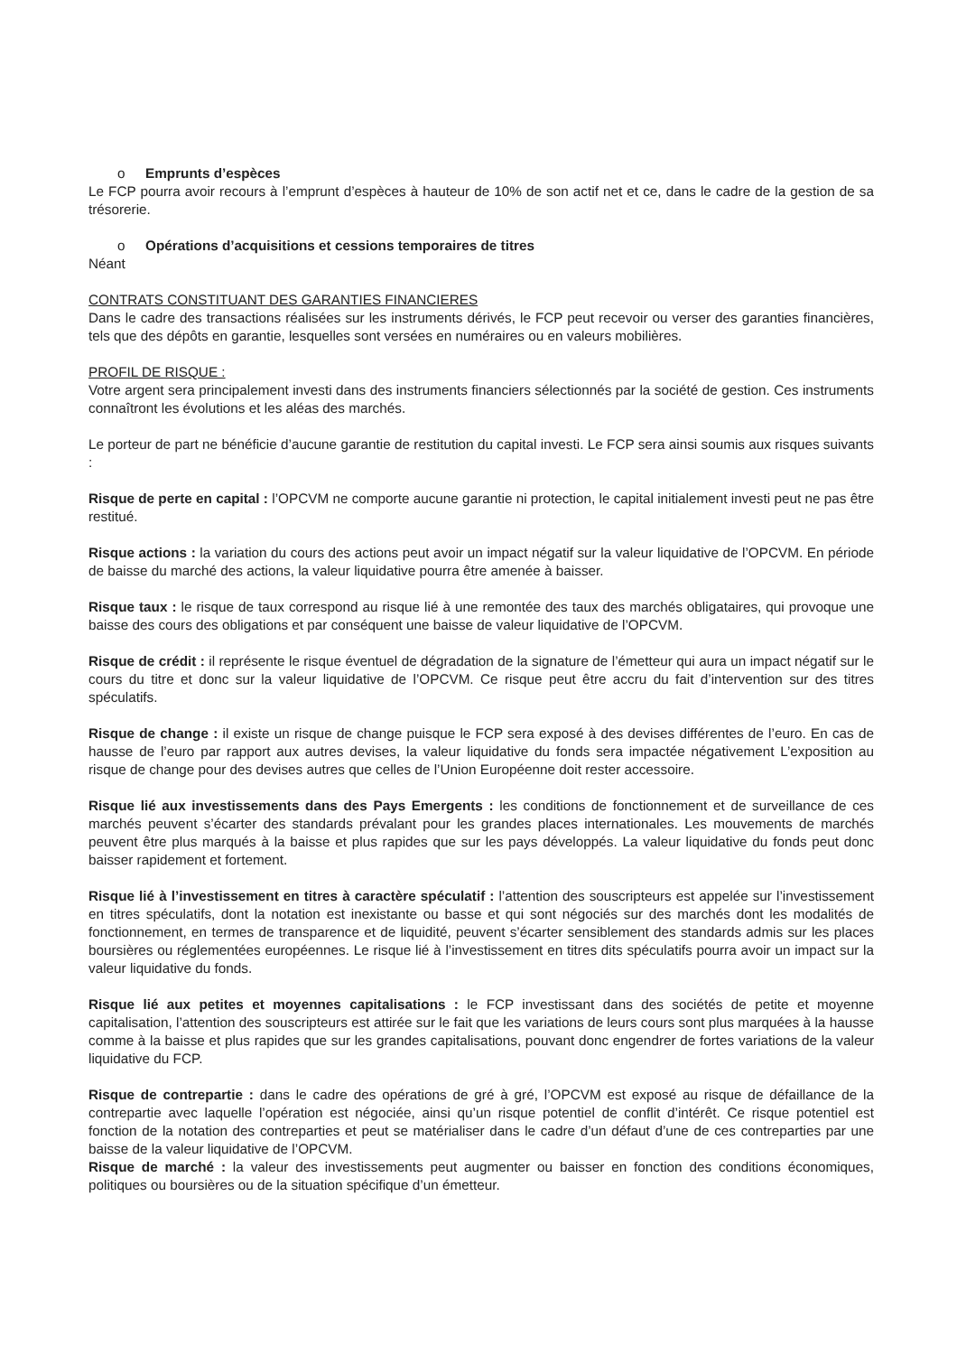o Emprunts d’espèces
Le FCP pourra avoir recours à l’emprunt d’espèces à hauteur de 10% de son actif net et ce, dans le cadre de la gestion de sa trésorerie.
o Opérations d’acquisitions et cessions temporaires de titres
Néant
CONTRATS CONSTITUANT DES GARANTIES FINANCIERES
Dans le cadre des transactions réalisées sur les instruments dérivés, le FCP peut recevoir ou verser des garanties financières, tels que des dépôts en garantie, lesquelles sont versées en numéraires ou en valeurs mobilières.
PROFIL DE RISQUE :
Votre argent sera principalement investi dans des instruments financiers sélectionnés par la société de gestion. Ces instruments connaîtront les évolutions et les aléas des marchés.
Le porteur de part ne bénéficie d’aucune garantie de restitution du capital investi. Le FCP sera ainsi soumis aux risques suivants :
Risque de perte en capital : l’OPCVM ne comporte aucune garantie ni protection, le capital initialement investi peut ne pas être restitué.
Risque actions : la variation du cours des actions peut avoir un impact négatif sur la valeur liquidative de l’OPCVM. En période de baisse du marché des actions, la valeur liquidative pourra être amenée à baisser.
Risque taux : le risque de taux correspond au risque lié à une remontée des taux des marchés obligataires, qui provoque une baisse des cours des obligations et par conséquent une baisse de valeur liquidative de l’OPCVM.
Risque de crédit : il représente le risque éventuel de dégradation de la signature de l’émetteur qui aura un impact négatif sur le cours du titre et donc sur la valeur liquidative de l’OPCVM. Ce risque peut être accru du fait d’intervention sur des titres spéculatifs.
Risque de change : il existe un risque de change puisque le FCP sera exposé à des devises différentes de l’euro. En cas de hausse de l’euro par rapport aux autres devises, la valeur liquidative du fonds sera impactée négativement L’exposition au risque de change pour des devises autres que celles de l’Union Européenne doit rester accessoire.
Risque lié aux investissements dans des Pays Emergents : les conditions de fonctionnement et de surveillance de ces marchés peuvent s’écarter des standards prévalant pour les grandes places internationales. Les mouvements de marchés peuvent être plus marqués à la baisse et plus rapides que sur les pays développés. La valeur liquidative du fonds peut donc baisser rapidement et fortement.
Risque lié à l’investissement en titres à caractère spéculatif : l’attention des souscripteurs est appelée sur l’investissement en titres spéculatifs, dont la notation est inexistante ou basse et qui sont négociés sur des marchés dont les modalités de fonctionnement, en termes de transparence et de liquidité, peuvent s’écarter sensiblement des standards admis sur les places boursières ou réglementées européennes. Le risque lié à l’investissement en titres dits spéculatifs pourra avoir un impact sur la valeur liquidative du fonds.
Risque lié aux petites et moyennes capitalisations : le FCP investissant dans des sociétés de petite et moyenne capitalisation, l’attention des souscripteurs est attirée sur le fait que les variations de leurs cours sont plus marquées à la hausse comme à la baisse et plus rapides que sur les grandes capitalisations, pouvant donc engendrer de fortes variations de la valeur liquidative du FCP.
Risque de contrepartie : dans le cadre des opérations de gré à gré, l’OPCVM est exposé au risque de défaillance de la contrepartie avec laquelle l’opération est négociée, ainsi qu’un risque potentiel de conflit d’intérêt. Ce risque potentiel est fonction de la notation des contreparties et peut se matérialiser dans le cadre d’un défaut d’une de ces contreparties par une baisse de la valeur liquidative de l’OPCVM.
Risque de marché : la valeur des investissements peut augmenter ou baisser en fonction des conditions économiques, politiques ou boursières ou de la situation spécifique d’un émetteur.